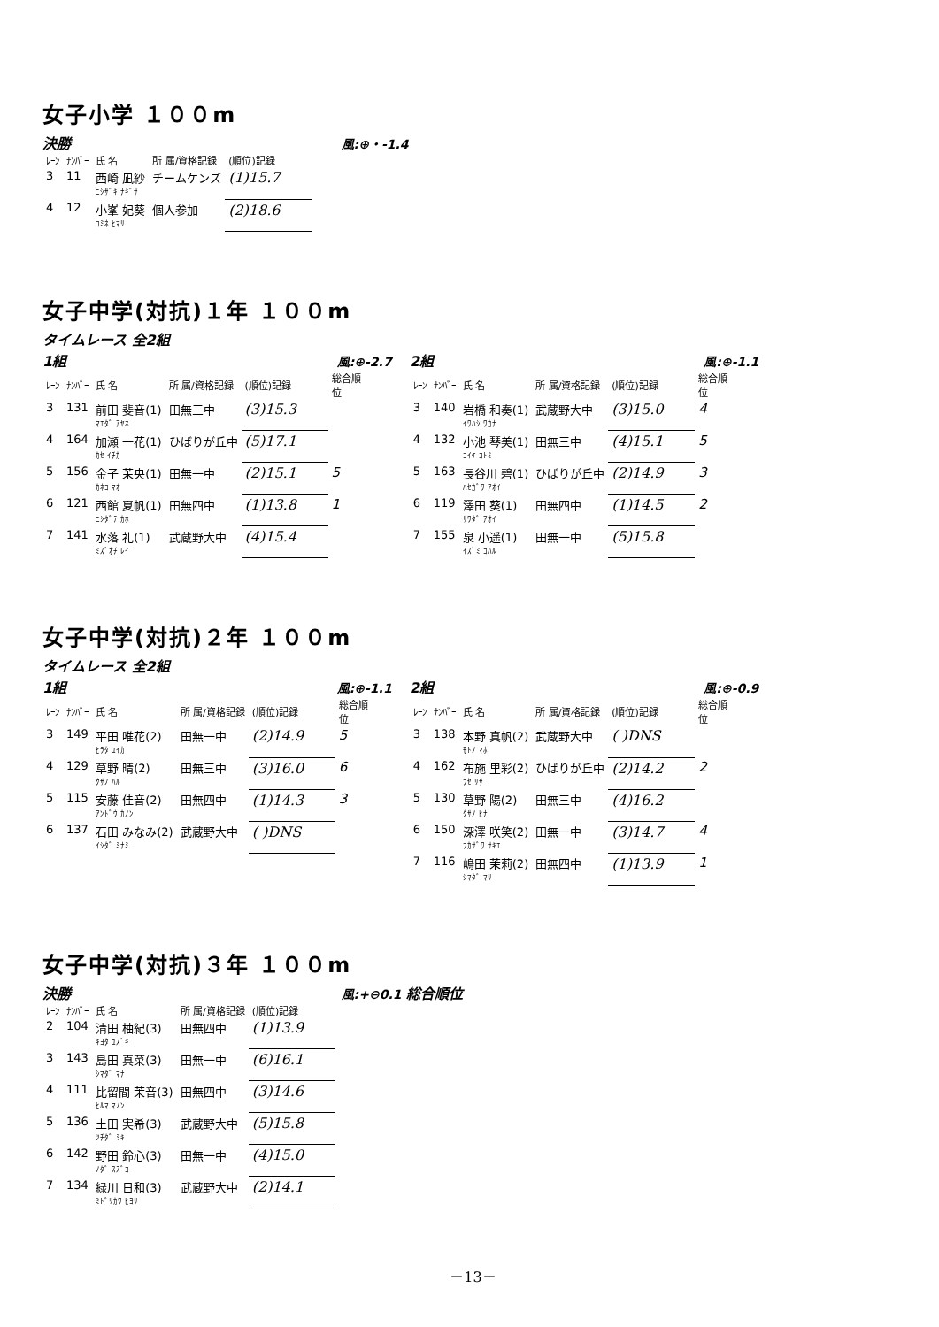女子小学 １００m
決勝 風:⊕・-1.4
| ﾚｰﾝ | ﾅﾝﾊﾞｰ | 氏 名 | 所 属/資格記録 | (順位)記録 |
| --- | --- | --- | --- | --- |
| 3 | 11 | 西崎 凪紗 ﾆｼｻﾞｷ ﾅｷﾞｻ | チームケンズ | (1)15.7 |
| 4 | 12 | 小峯 妃葵 ｺﾐﾈ ﾋﾏﾘ | 個人参加 | (2)18.6 |
女子中学(対抗)１年 １００m
タイムレース 全2組
1組 風:⊕-2.7
| ﾚｰﾝ | ﾅﾝﾊﾞｰ | 氏 名 | 所 属/資格記録 | (順位)記録 | 総合順位 |
| --- | --- | --- | --- | --- | --- |
| 3 | 131 | 前田 斐音(1) ﾏｴﾀﾞ ｱﾔﾈ | 田無三中 | (3)15.3 | |
| 4 | 164 | 加瀬 一花(1) ｶｾ ｲﾁｶ | ひばりが丘中 | (5)17.1 | |
| 5 | 156 | 金子 茉央(1) ｶﾈｺ ﾏｵ | 田無一中 | (2)15.1 | 5 |
| 6 | 121 | 西館 夏帆(1) ﾆｼﾀﾞﾃ ｶﾎ | 田無四中 | (1)13.8 | 1 |
| 7 | 141 | 水落 礼(1) ﾐｽﾞｵﾁ ﾚｲ | 武蔵野大中 | (4)15.4 | |
2組 風:⊕-1.1
| ﾚｰﾝ | ﾅﾝﾊﾞｰ | 氏 名 | 所 属/資格記録 | (順位)記録 | 総合順位 |
| --- | --- | --- | --- | --- | --- |
| 3 | 140 | 岩橋 和奏(1) ｲﾜﾊｼ ﾜｶﾅ | 武蔵野大中 | (3)15.0 | 4 |
| 4 | 132 | 小池 琴美(1) ｺｲｹ ｺﾄﾐ | 田無三中 | (4)15.1 | 5 |
| 5 | 163 | 長谷川 碧(1) ﾊｾｶﾞﾜ ｱｵｲ | ひばりが丘中 | (2)14.9 | 3 |
| 6 | 119 | 澤田 葵(1) ｻﾜﾀﾞ ｱｵｲ | 田無四中 | (1)14.5 | 2 |
| 7 | 155 | 泉 小遥(1) ｲｽﾞﾐ ｺﾊﾙ | 田無一中 | (5)15.8 | |
女子中学(対抗)２年 １００m
タイムレース 全2組
1組 風:⊕-1.1
| ﾚｰﾝ | ﾅﾝﾊﾞｰ | 氏 名 | 所 属/資格記録 | (順位)記録 | 総合順位 |
| --- | --- | --- | --- | --- | --- |
| 3 | 149 | 平田 唯花(2) ﾋﾗﾀ ﾕｲｶ | 田無一中 | (2)14.9 | 5 |
| 4 | 129 | 草野 晴(2) ｸｻﾉ ﾊﾙ | 田無三中 | (3)16.0 | 6 |
| 5 | 115 | 安藤 佳音(2) ｱﾝﾄﾞｳ ｶﾉﾝ | 田無四中 | (1)14.3 | 3 |
| 6 | 137 | 石田 みなみ(2) ｲｼﾀﾞ ﾐﾅﾐ | 武蔵野大中 | ( )DNS | |
2組 風:⊕-0.9
| ﾚｰﾝ | ﾅﾝﾊﾞｰ | 氏 名 | 所 属/資格記録 | (順位)記録 | 総合順位 |
| --- | --- | --- | --- | --- | --- |
| 3 | 138 | 本野 真帆(2) ﾓﾄﾉ ﾏﾎ | 武蔵野大中 | ( )DNS | |
| 4 | 162 | 布施 里彩(2) ﾌｾ ﾘｻ | ひばりが丘中 | (2)14.2 | 2 |
| 5 | 130 | 草野 陽(2) ｸｻﾉ ﾋﾅ | 田無三中 | (4)16.2 | |
| 6 | 150 | 深澤 咲笑(2) ﾌｶｻﾞﾜ ｻｷｴ | 田無一中 | (3)14.7 | 4 |
| 7 | 116 | 嶋田 茉莉(2) ｼﾏﾀﾞ ﾏﾘ | 田無四中 | (1)13.9 | 1 |
女子中学(対抗)３年 １００m
決勝 風:+⊖0.1 総合順位
| ﾚｰﾝ | ﾅﾝﾊﾞｰ | 氏 名 | 所 属/資格記録 | (順位)記録 |
| --- | --- | --- | --- | --- |
| 2 | 104 | 清田 柚紀(3) ｷﾖﾀ ﾕｽﾞｷ | 田無四中 | (1)13.9 |
| 3 | 143 | 島田 真菜(3) ｼﾏﾀﾞ ﾏﾅ | 田無一中 | (6)16.1 |
| 4 | 111 | 比留間 茉音(3) ﾋﾙﾏ ﾏﾉﾝ | 田無四中 | (3)14.6 |
| 5 | 136 | 土田 実希(3) ﾂﾁﾀﾞ ﾐｷ | 武蔵野大中 | (5)15.8 |
| 6 | 142 | 野田 鈴心(3) ﾉﾀﾞ ｽｽﾞｺ | 田無一中 | (4)15.0 |
| 7 | 134 | 緑川 日和(3) ﾐﾄﾞﾘｶﾜ ﾋﾖﾘ | 武蔵野大中 | (2)14.1 |
－13－